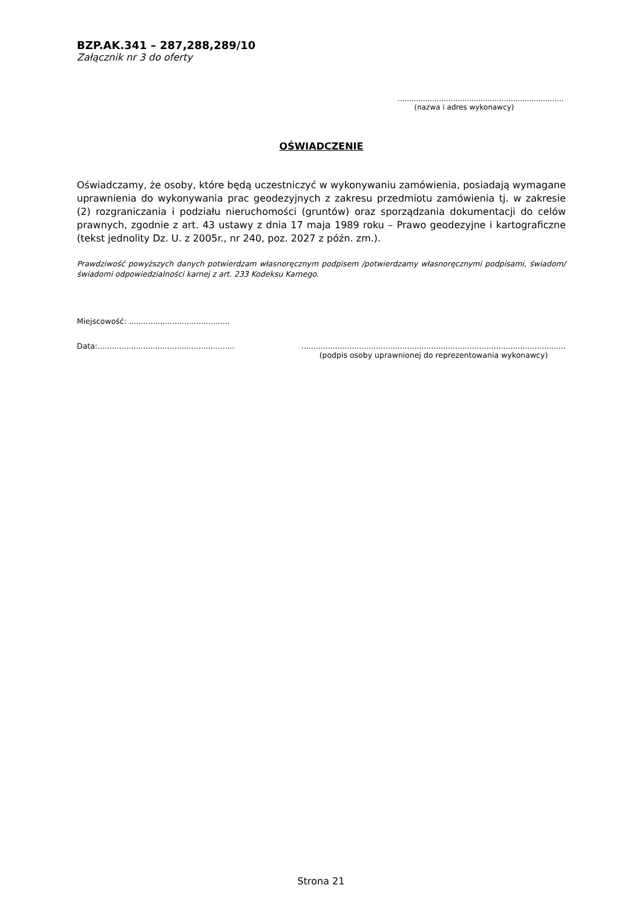BZP.AK.341 – 287,288,289/10
Załącznik nr 3 do oferty
........................................................................
(nazwa i adres wykonawcy)
OŚWIADCZENIE
Oświadczamy, że osoby, które będą uczestniczyć w wykonywaniu zamówienia, posiadają wymagane uprawnienia do wykonywania prac geodezyjnych z zakresu przedmiotu zamówienia tj. w zakresie (2) rozgraniczania i podziału nieruchomości (gruntów) oraz sporządzania dokumentacji do celów prawnych, zgodnie z art. 43 ustawy z dnia 17 maja 1989 roku – Prawo geodezyjne i kartograficzne (tekst jednolity Dz. U. z 2005r., nr 240, poz. 2027 z późn. zm.).
Prawdziwość powyższych danych potwierdzam własnoręcznym podpisem /potwierdzamy własnoręcznymi podpisami, świadom/świadomi odpowiedzialności karnej z art. 233 Kodeksu Karnego.
Miejscowość: ..........................................
Data:.........................................................
..............................................................................................................
(podpis osoby uprawnionej do reprezentowania wykonawcy)
Strona 21